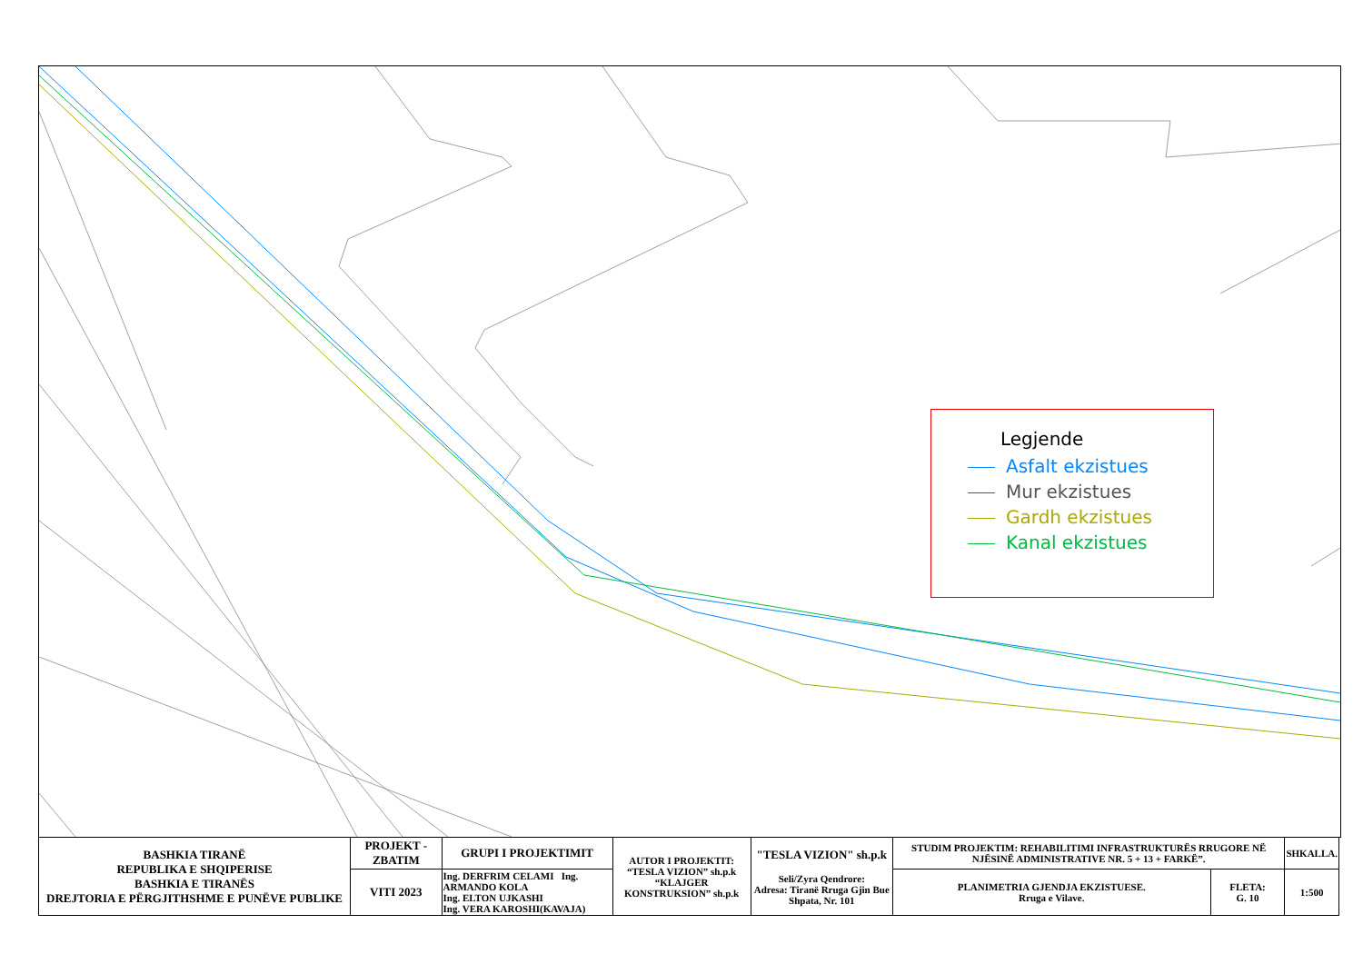Legjende
Asfalt ekzistues
Mur ekzistues
Gardh ekzistues
Kanal ekzistues
| BASHKIA TIRANË REPUBLIKA E SHQIPERISE BASHKIA E TIRANËS DREJTORIA E PËRGJITHSHME E PUNËVE PUBLIKE | PROJEKT - ZBATIM | GRUPI I PROJEKTIMIT | AUTOR I PROJEKTIT: “TESLA VIZION” sh.p.k “KLAJGER KONSTRUKSION” sh.p.k | "TESLA VIZION" sh.p.k Seli/Zyra Qendrore: Adresa: Tiranë Rruga Gjin Bue Shpata, Nr. 101 | STUDIM PROJEKTIM: REHABILITIMI INFRASTRUKTURËS RRUGORE NË NJËSINË ADMINISTRATIVE NR. 5 + 13 + FARKË”. | | SHKALLA. |
| | VITI 2023 | Ing. DERFRIM CELAMI Ing. ARMANDO KOLA Ing. ELTON UJKASHI Ing. VERA KAROSHI(KAVAJA) | | | PLANIMETRIA GJENDJA EKZISTUESE. Rruga e Vilave. | FLETA: G. 10 | 1:500 |